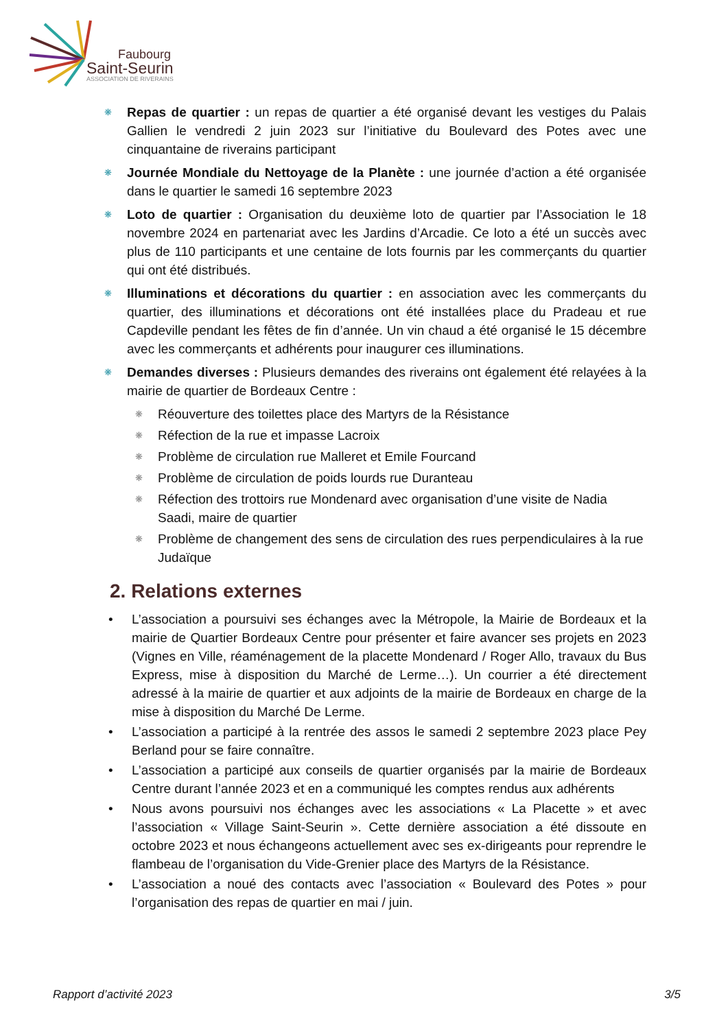Faubourg
Saint-Seurin
ASSOCIATION DE RIVERAINS
❋ Repas de quartier : un repas de quartier a été organisé devant les vestiges du Palais Gallien le vendredi 2 juin 2023 sur l’initiative du Boulevard des Potes avec une cinquantaine de riverains participant
❋ Journée Mondiale du Nettoyage de la Planète : une journée d’action a été organisée dans le quartier le samedi 16 septembre 2023
❋ Loto de quartier : Organisation du deuxième loto de quartier par l’Association le 18 novembre 2024 en partenariat avec les Jardins d’Arcadie. Ce loto a été un succès avec plus de 110 participants et une centaine de lots fournis par les commerçants du quartier qui ont été distribués.
❋ Illuminations et décorations du quartier : en association avec les commerçants du quartier, des illuminations et décorations ont été installées place du Pradeau et rue Capdeville pendant les fêtes de fin d’année. Un vin chaud a été organisé le 15 décembre avec les commerçants et adhérents pour inaugurer ces illuminations.
❋ Demandes diverses : Plusieurs demandes des riverains ont également été relayées à la mairie de quartier de Bordeaux Centre :
❋ Réouverture des toilettes place des Martyrs de la Résistance
❋ Réfection de la rue et impasse Lacroix
❋ Problème de circulation rue Malleret et Emile Fourcand
❋ Problème de circulation de poids lourds rue Duranteau
❋ Réfection des trottoirs rue Mondenard avec organisation d’une visite de Nadia Saadi, maire de quartier
❋ Problème de changement des sens de circulation des rues perpendiculaires à la rue Judaïque
2. Relations externes
• L’association a poursuivi ses échanges avec la Métropole, la Mairie de Bordeaux et la mairie de Quartier Bordeaux Centre pour présenter et faire avancer ses projets en 2023 (Vignes en Ville, réaménagement de la placette Mondenard / Roger Allo, travaux du Bus Express, mise à disposition du Marché de Lerme…). Un courrier a été directement adressé à la mairie de quartier et aux adjoints de la mairie de Bordeaux en charge de la mise à disposition du Marché De Lerme.
• L’association a participé à la rentrée des assos le samedi 2 septembre 2023 place Pey Berland pour se faire connaître.
• L’association a participé aux conseils de quartier organisés par la mairie de Bordeaux Centre durant l’année 2023 et en a communiqué les comptes rendus aux adhérents
• Nous avons poursuivi nos échanges avec les associations « La Placette » et avec l’association « Village Saint-Seurin ». Cette dernière association a été dissoute en octobre 2023 et nous échangeons actuellement avec ses ex-dirigeants pour reprendre le flambeau de l’organisation du Vide-Grenier place des Martyrs de la Résistance.
• L’association a noué des contacts avec l’association « Boulevard des Potes » pour l’organisation des repas de quartier en mai / juin.
Rapport d’activité 2023 3/5